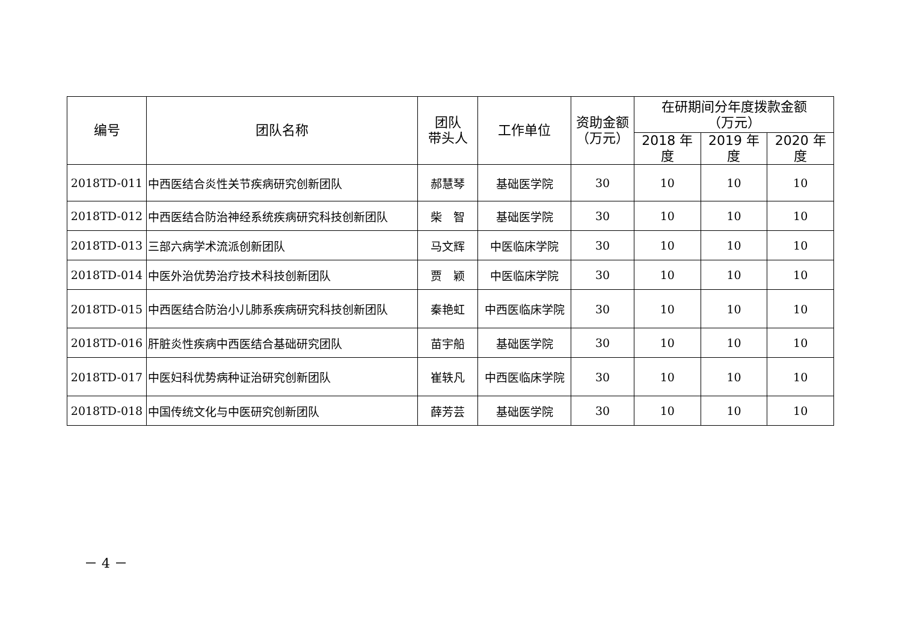| 编号 | 团队名称 | 团队 带头人 | 工作单位 | 资助金额 （万元） | 在研期间分年度拨款金额 （万元） | | |
| --- | --- | --- | --- | --- | --- | --- | --- |
| | | | | | 2018 年度 | 2019 年度 | 2020 年度 |
| 2018TD-011 | 中西医结合炎性关节疾病研究创新团队 | 郝慧琴 | 基础医学院 | 30 | 10 | 10 | 10 |
| 2018TD-012 | 中西医结合防治神经系统疾病研究科技创新团队 | 柴 智 | 基础医学院 | 30 | 10 | 10 | 10 |
| 2018TD-013 | 三部六病学术流派创新团队 | 马文辉 | 中医临床学院 | 30 | 10 | 10 | 10 |
| 2018TD-014 | 中医外治优势治疗技术科技创新团队 | 贾 颖 | 中医临床学院 | 30 | 10 | 10 | 10 |
| 2018TD-015 | 中西医结合防治小儿肺系疾病研究科技创新团队 | 秦艳虹 | 中西医临床学院 | 30 | 10 | 10 | 10 |
| 2018TD-016 | 肝脏炎性疾病中西医结合基础研究团队 | 苗宇船 | 基础医学院 | 30 | 10 | 10 | 10 |
| 2018TD-017 | 中医妇科优势病种证治研究创新团队 | 崔轶凡 | 中西医临床学院 | 30 | 10 | 10 | 10 |
| 2018TD-018 | 中国传统文化与中医研究创新团队 | 薛芳芸 | 基础医学院 | 30 | 10 | 10 | 10 |
－ 4 －